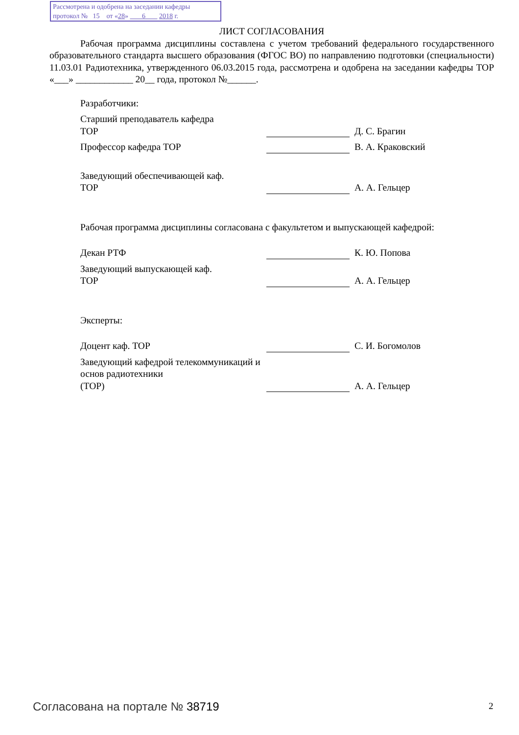Рассмотрена и одобрена на заседании кафедры
протокол № 15 от «28» 6 2018 г.
ЛИСТ СОГЛАСОВАНИЯ
Рабочая программа дисциплины составлена с учетом требований федерального государственного образовательного стандарта высшего образования (ФГОС ВО) по направлению подготовки (специальности) 11.03.01 Радиотехника, утвержденного 06.03.2015 года, рассмотрена и одобрена на заседании кафедры ТОР «___» ____________ 20__ года, протокол №______.
Разработчики:
Старший преподаватель кафедра
ТОР
Д. С. Брагин
Профессор кафедра ТОР
В. А. Краковский
Заведующий обеспечивающей каф.
ТОР
А. А. Гельцер
Рабочая программа дисциплины согласована с факультетом и выпускающей кафедрой:
Декан РТФ
К. Ю. Попова
Заведующий выпускающей каф.
ТОР
А. А. Гельцер
Эксперты:
Доцент каф. ТОР
С. И. Богомолов
Заведующий кафедрой телекоммуникаций и основ радиотехники
(ТОР)
А. А. Гельцер
Согласована на портале № 38719 2